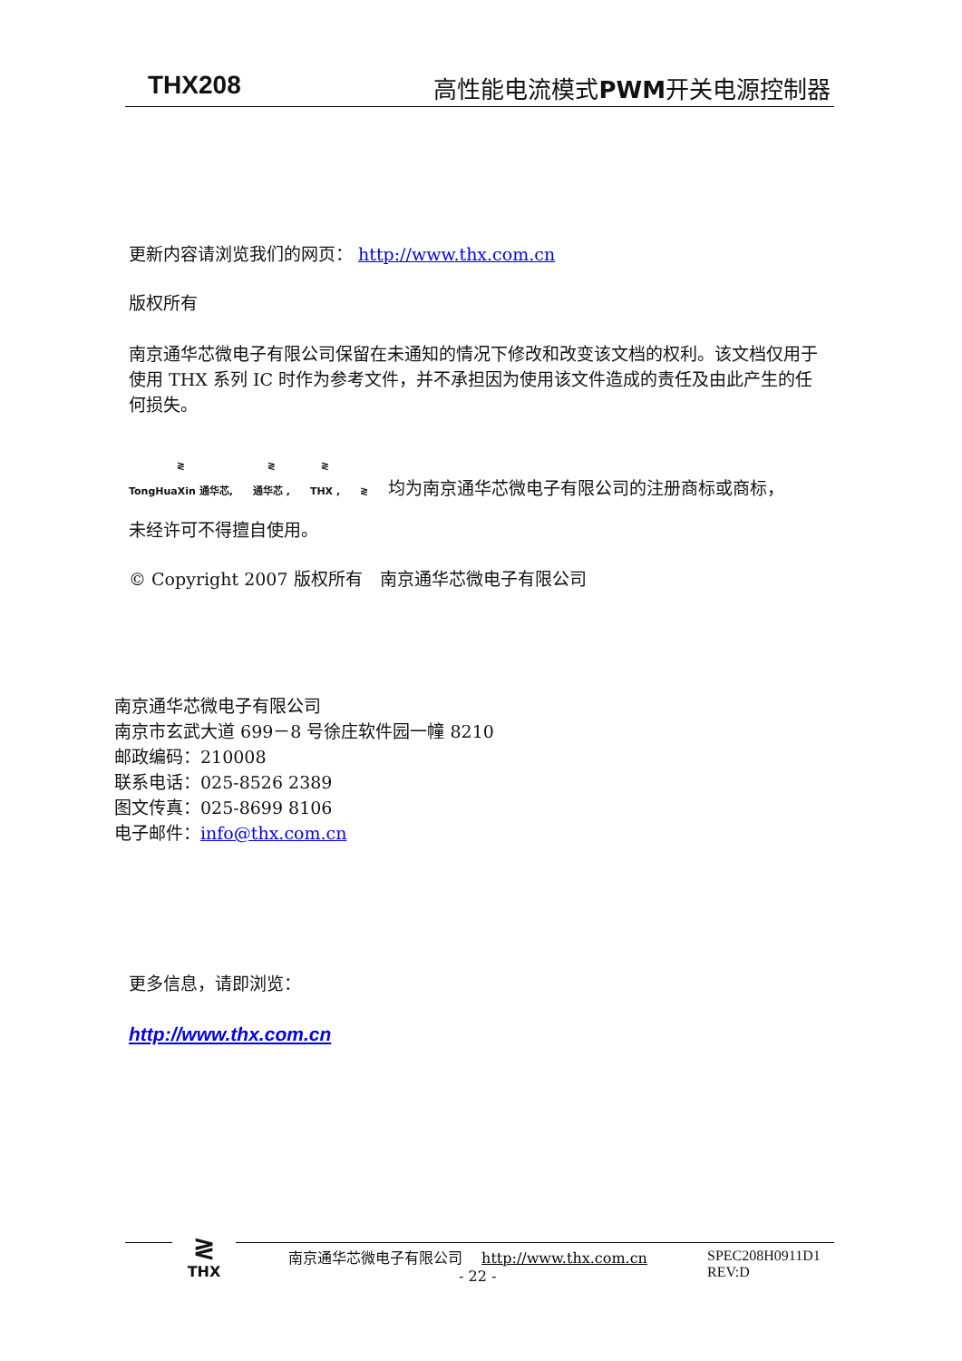THX208 高性能电流模式PWM开关电源控制器
更新内容请浏览我们的网页： http://www.thx.com.cn
版权所有
南京通华芯微电子有限公司保留在未通知的情况下修改和改变该文档的权利。该文档仅用于使用 THX 系列 IC 时作为参考文件，并不承担因为使用该文件造成的责任及由此产生的任何损失。
≷
TongHuaXin 通华芯, ≷
通华芯 , ≷
THX , ≷ 均为南京通华芯微电子有限公司的注册商标或商标，
未经许可不得擅自使用。
© Copyright 2007 版权所有　南京通华芯微电子有限公司
南京通华芯微电子有限公司
南京市玄武大道 699－8 号徐庄软件园一幢 8210
邮政编码：210008
联系电话：025-8526 2389
图文传真：025-8699 8106
电子邮件：info@thx.com.cn
更多信息，请即浏览：
http://www.thx.com.cn
≷
THX
南京通华芯微电子有限公司　 http://www.thx.com.cn
- 22 -
SPEC208H0911D1
REV:D